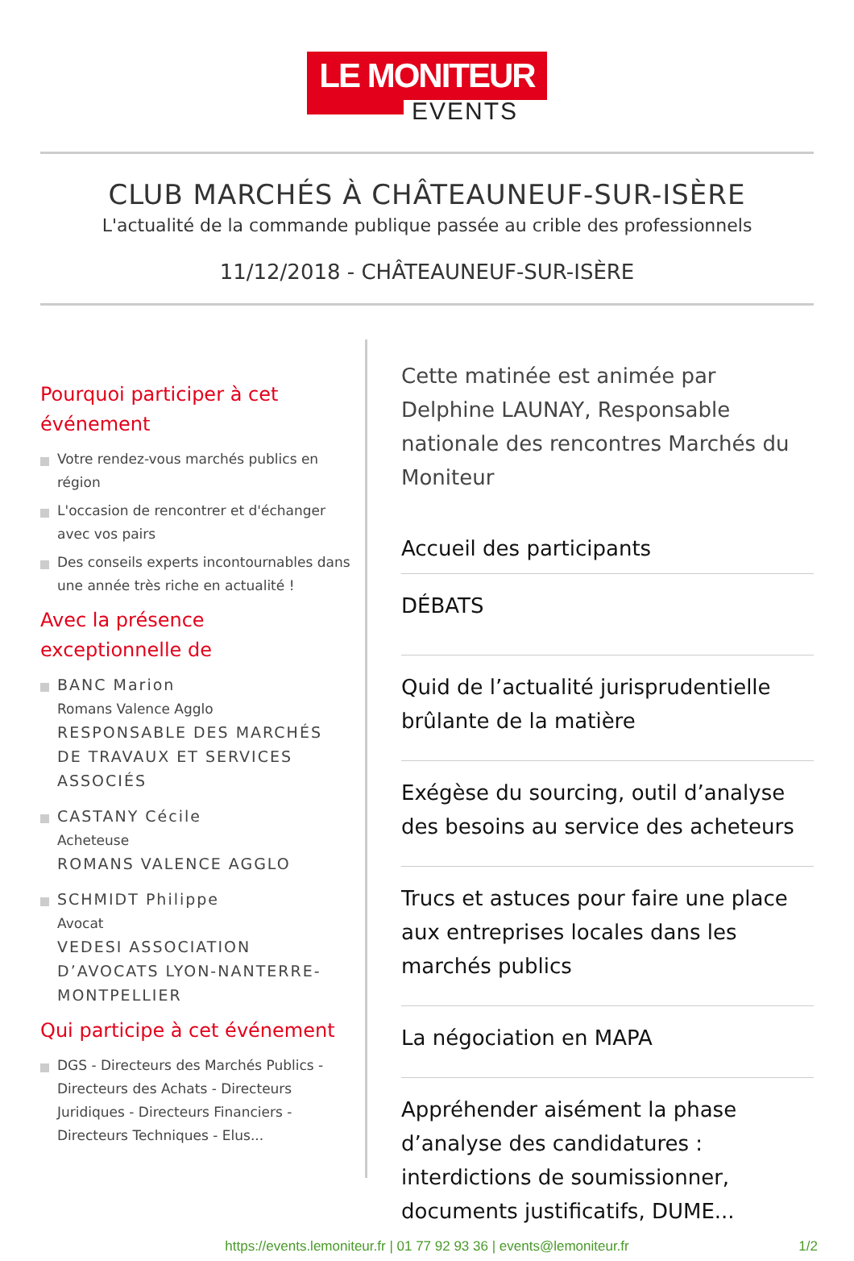LE MONITEUR
EVENTS
CLUB MARCHÉS À CHÂTEAUNEUF-SUR-ISÈRE
L'actualité de la commande publique passée au crible des professionnels
11/12/2018 - CHÂTEAUNEUF-SUR-ISÈRE
Pourquoi participer à cet événement
Votre rendez-vous marchés publics en région
L'occasion de rencontrer et d'échanger avec vos pairs
Des conseils experts incontournables dans une année très riche en actualité !
Avec la présence exceptionnelle de
BANC Marion
Romans Valence Agglo
RESPONSABLE DES MARCHÉS DE TRAVAUX ET SERVICES ASSOCIÉS
CASTANY Cécile
Acheteuse
ROMANS VALENCE AGGLO
SCHMIDT Philippe
Avocat
VEDESI ASSOCIATION D’AVOCATS LYON-NANTERRE-MONTPELLIER
Qui participe à cet événement
DGS - Directeurs des Marchés Publics - Directeurs des Achats - Directeurs Juridiques - Directeurs Financiers - Directeurs Techniques - Elus...
Cette matinée est animée par Delphine LAUNAY, Responsable nationale des rencontres Marchés du Moniteur
Accueil des participants
DÉBATS
Quid de l’actualité jurisprudentielle brûlante de la matière
Exégèse du sourcing, outil d’analyse des besoins au service des acheteurs
Trucs et astuces pour faire une place aux entreprises locales dans les marchés publics
La négociation en MAPA
Appréhender aisément la phase d’analyse des candidatures : interdictions de soumissionner, documents justificatifs, DUME...
https://events.lemoniteur.fr | 01 77 92 93 36 | events@lemoniteur.fr 1/2